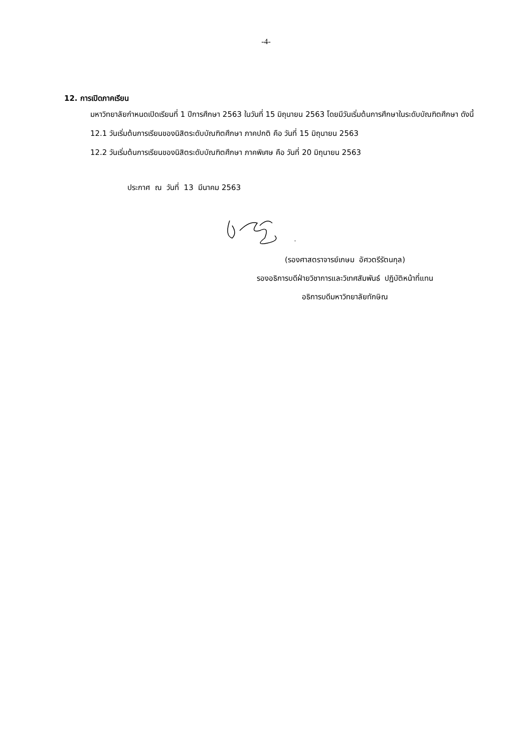-4-
12. การเปิดภาคเรียน
มหาวิทยาลัยกำหนดเปิดเรียนที่ 1 ปีการศึกษา 2563 ในวันที่ 15 มิถุนายน 2563 โดยมีวันเริ่มต้นการศึกษาในระดับบัณฑิตศึกษา ดังนี้
12.1 วันเริ่มต้นการเรียนของนิสิตระดับบัณฑิตศึกษา ภาคปกติ คือ วันที่ 15 มิถุนายน 2563
12.2 วันเริ่มต้นการเรียนของนิสิตระดับบัณฑิตศึกษา ภาคพิเศษ คือ วันที่ 20 มิถุนายน 2563
ประกาศ ณ วันที่ 13 มีนาคม 2563
(รองศาสตราจารย์เกษม อัศวตรีรัตนกุล)
รองอธิการบดีฝ่ายวิชาการและวิเทศสัมพันธ์ ปฏิบัติหน้าที่แทน
อธิการบดีมหาวิทยาลัยทักษิณ